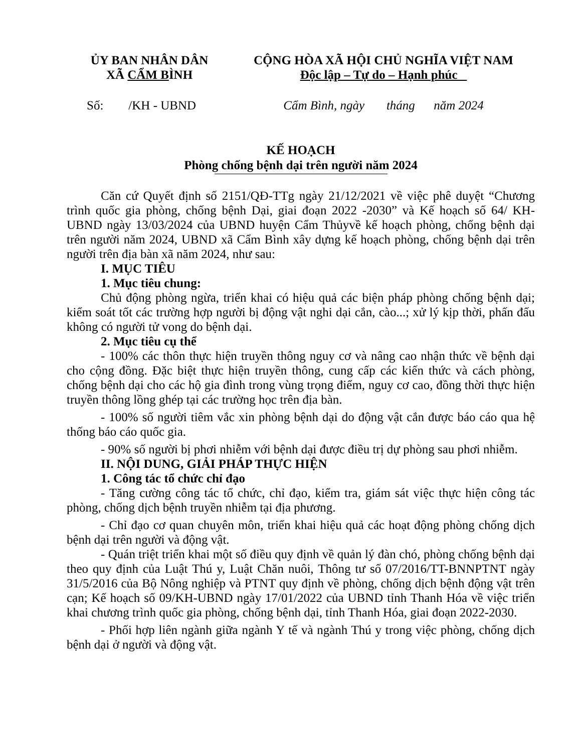ỦY BAN NHÂN DÂN
XÃ CẨM BÌNH
CỘNG HÒA XÃ HỘI CHỦ NGHĨA VIỆT NAM
Độc lập – Tự do – Hạnh phúc
Số: /KH - UBND Cẩm Bình, ngày tháng năm 2024
KẾ HOẠCH
Phòng chống bệnh dại trên người năm 2024
Căn cứ Quyết định số 2151/QĐ-TTg ngày 21/12/2021 về việc phê duyệt “Chương trình quốc gia phòng, chống bệnh Dại, giai đoạn 2022 -2030” và Kế hoạch số 64/ KH-UBND ngày 13/03/2024 của UBND huyện Cẩm Thủyvề kế hoạch phòng, chống bệnh dại trên người năm 2024, UBND xã Cẩm Bình xây dựng kế hoạch phòng, chống bệnh dại trên người trên địa bàn xã năm 2024, như sau:
I. MỤC TIÊU
1. Mục tiêu chung:
Chủ động phòng ngừa, triển khai có hiệu quả các biện pháp phòng chống bệnh dại; kiểm soát tốt các trường hợp người bị động vật nghi dại cắn, cào...; xử lý kịp thời, phấn đấu không có người tử vong do bệnh dại.
2. Mục tiêu cụ thể
- 100% các thôn thực hiện truyền thông nguy cơ và nâng cao nhận thức về bệnh dại cho cộng đồng. Đặc biệt thực hiện truyền thông, cung cấp các kiến thức và cách phòng, chống bệnh dại cho các hộ gia đình trong vùng trọng điểm, nguy cơ cao, đồng thời thực hiện truyền thông lồng ghép tại các trường học trên địa bàn.
- 100% số người tiêm vắc xin phòng bệnh dại do động vật cắn được báo cáo qua hệ thống báo cáo quốc gia.
- 90% số người bị phơi nhiễm với bệnh dại được điều trị dự phòng sau phơi nhiễm.
II. NỘI DUNG, GIẢI PHÁP THỰC HIỆN
1. Công tác tổ chức chỉ đạo
- Tăng cường công tác tổ chức, chỉ đạo, kiểm tra, giám sát việc thực hiện công tác phòng, chống dịch bệnh truyền nhiễm tại địa phương.
- Chỉ đạo cơ quan chuyên môn, triển khai hiệu quả các hoạt động phòng chống dịch bệnh dại trên người và động vật.
- Quán triệt triển khai một số điều quy định về quản lý đàn chó, phòng chống bệnh dại theo quy định của Luật Thú y, Luật Chăn nuôi, Thông tư số 07/2016/TT-BNNPTNT ngày 31/5/2016 của Bộ Nông nghiệp và PTNT quy định về phòng, chống dịch bệnh động vật trên cạn; Kế hoạch số 09/KH-UBND ngày 17/01/2022 của UBND tỉnh Thanh Hóa về việc triển khai chương trình quốc gia phòng, chống bệnh dại, tỉnh Thanh Hóa, giai đoạn 2022-2030.
- Phối hợp liên ngành giữa ngành Y tế và ngành Thú y trong việc phòng, chống dịch bệnh dại ở người và động vật.